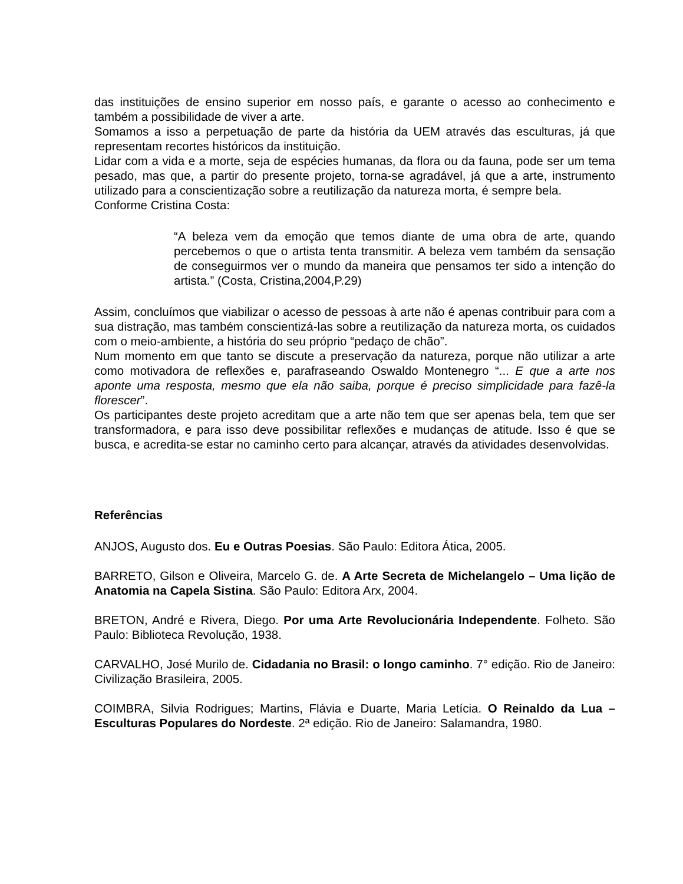das instituições de ensino superior em nosso país, e garante o acesso ao conhecimento e também a possibilidade de viver a arte.
Somamos a isso a perpetuação de parte da história da UEM através das esculturas, já que representam recortes históricos da instituição.
Lidar com a vida e a morte, seja de espécies humanas, da flora ou da fauna, pode ser um tema pesado, mas que, a partir do presente projeto, torna-se agradável, já que a arte, instrumento utilizado para a conscientização sobre a reutilização da natureza morta, é sempre bela.
Conforme Cristina Costa:
“A beleza vem da emoção que temos diante de uma obra de arte, quando percebemos o que o artista tenta transmitir. A beleza vem também da sensação de conseguirmos ver o mundo da maneira que pensamos ter sido a intenção do artista.” (Costa, Cristina,2004,P.29)
Assim, concluímos que viabilizar o acesso de pessoas à arte não é apenas contribuir para com a sua distração, mas também conscientizá-las sobre a reutilização da natureza morta, os cuidados com o meio-ambiente, a história do seu próprio “pedaço de chão”.
Num momento em que tanto se discute a preservação da natureza, porque não utilizar a arte como motivadora de reflexões e, parafraseando Oswaldo Montenegro “... E que a arte nos aponte uma resposta, mesmo que ela não saiba, porque é preciso simplicidade para fazê-la florescer”.
Os participantes deste projeto acreditam que a arte não tem que ser apenas bela, tem que ser transformadora, e para isso deve possibilitar reflexões e mudanças de atitude. Isso é que se busca, e acredita-se estar no caminho certo para alcançar, através da atividades desenvolvidas.
Referências
ANJOS, Augusto dos. Eu e Outras Poesias. São Paulo: Editora Ática, 2005.
BARRETO, Gilson e Oliveira, Marcelo G. de. A Arte Secreta de Michelangelo – Uma lição de Anatomia na Capela Sistina. São Paulo: Editora Arx, 2004.
BRETON, André e Rivera, Diego. Por uma Arte Revolucionária Independente. Folheto. São Paulo: Biblioteca Revolução, 1938.
CARVALHO, José Murilo de. Cidadania no Brasil: o longo caminho. 7° edição. Rio de Janeiro: Civilização Brasileira, 2005.
COIMBRA, Silvia Rodrigues; Martins, Flávia e Duarte, Maria Letícia. O Reinaldo da Lua – Esculturas Populares do Nordeste. 2ª edição. Rio de Janeiro: Salamandra, 1980.